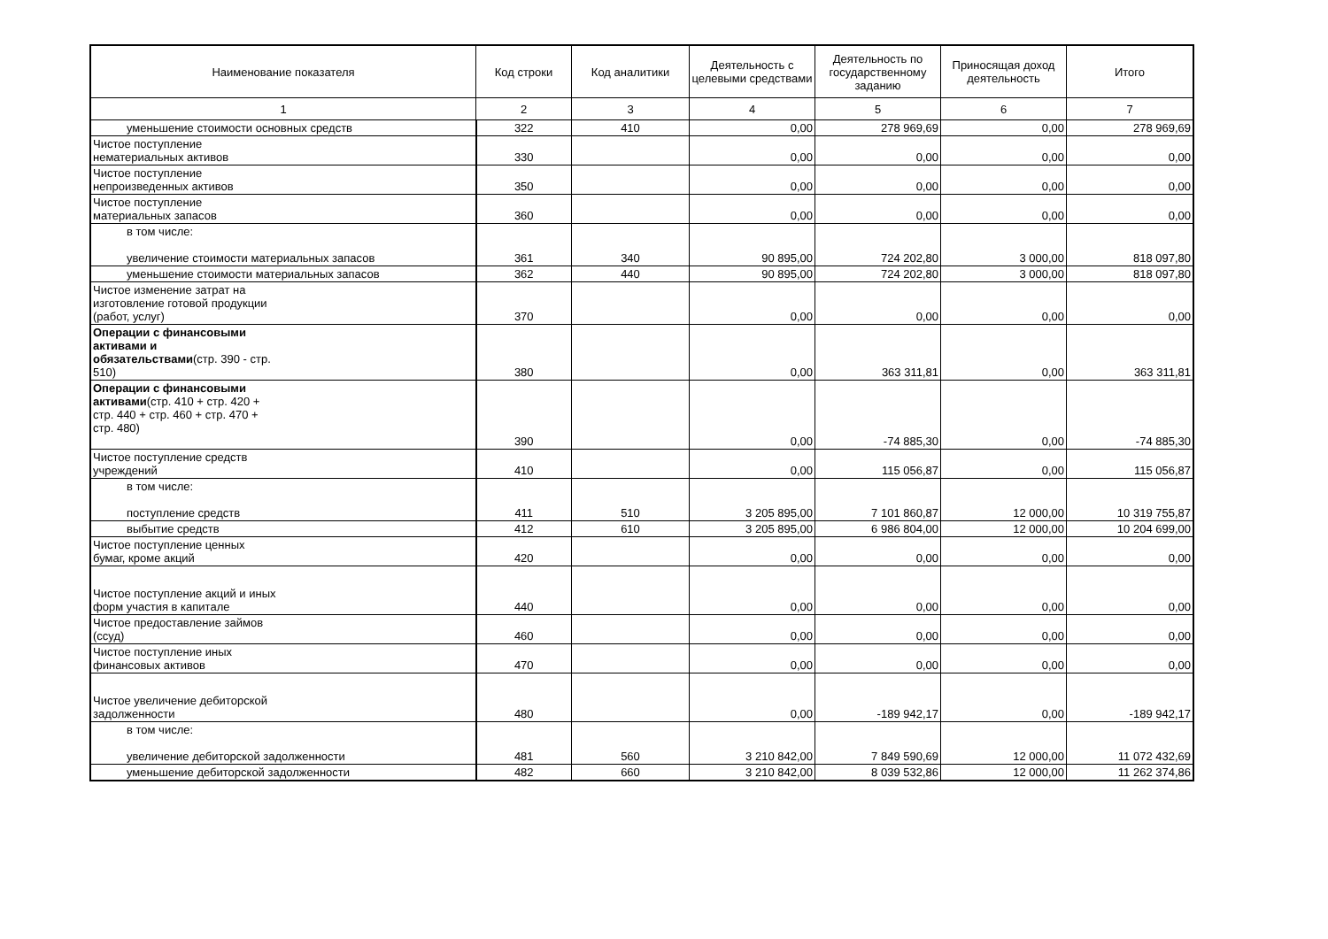| Наименование показателя | Код строки | Код аналитики | Деятельность с целевыми средствами | Деятельность по государственному заданию | Приносящая доход деятельность | Итого |
| --- | --- | --- | --- | --- | --- | --- |
| 1 | 2 | 3 | 4 | 5 | 6 | 7 |
| уменьшение стоимости основных средств | 322 | 410 | 0,00 | 278 969,69 | 0,00 | 278 969,69 |
| Чистое поступление нематериальных активов | 330 | | 0,00 | 0,00 | 0,00 | 0,00 |
| Чистое поступление непроизведенных активов | 350 | | 0,00 | 0,00 | 0,00 | 0,00 |
| Чистое поступление материальных запасов | 360 | | 0,00 | 0,00 | 0,00 | 0,00 |
| в том числе: увеличение стоимости материальных запасов | 361 | 340 | 90 895,00 | 724 202,80 | 3 000,00 | 818 097,80 |
| уменьшение стоимости материальных запасов | 362 | 440 | 90 895,00 | 724 202,80 | 3 000,00 | 818 097,80 |
| Чистое изменение затрат на изготовление готовой продукции (работ, услуг) | 370 | | 0,00 | 0,00 | 0,00 | 0,00 |
| Операции с финансовыми активами и обязательствами (стр. 390 - стр. 510) | 380 | | 0,00 | 363 311,81 | 0,00 | 363 311,81 |
| Операции с финансовыми активами (стр. 410 + стр. 420 + стр. 440 + стр. 460 + стр. 470 + стр. 480) | 390 | | 0,00 | -74 885,30 | 0,00 | -74 885,30 |
| Чистое поступление средств учреждений | 410 | | 0,00 | 115 056,87 | 0,00 | 115 056,87 |
| в том числе: поступление средств | 411 | 510 | 3 205 895,00 | 7 101 860,87 | 12 000,00 | 10 319 755,87 |
| выбытие средств | 412 | 610 | 3 205 895,00 | 6 986 804,00 | 12 000,00 | 10 204 699,00 |
| Чистое поступление ценных бумаг, кроме акций | 420 | | 0,00 | 0,00 | 0,00 | 0,00 |
| Чистое поступление акций и иных форм участия в капитале | 440 | | 0,00 | 0,00 | 0,00 | 0,00 |
| Чистое предоставление займов (ссуд) | 460 | | 0,00 | 0,00 | 0,00 | 0,00 |
| Чистое поступление иных финансовых активов | 470 | | 0,00 | 0,00 | 0,00 | 0,00 |
| Чистое увеличение дебиторской задолженности | 480 | | 0,00 | -189 942,17 | 0,00 | -189 942,17 |
| в том числе: увеличение дебиторской задолженности | 481 | 560 | 3 210 842,00 | 7 849 590,69 | 12 000,00 | 11 072 432,69 |
| уменьшение дебиторской задолженности | 482 | 660 | 3 210 842,00 | 8 039 532,86 | 12 000,00 | 11 262 374,86 |